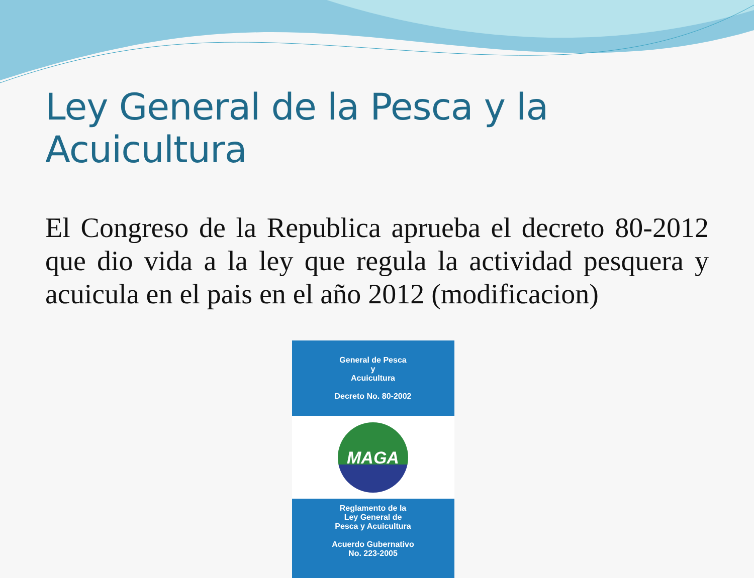Ley General de la Pesca y la Acuicultura
El Congreso de la Republica aprueba el decreto 80-2012 que dio vida a la ley que regula la actividad pesquera y acuicula en el pais en el año 2012 (modificacion)
General de Pesca
y
Acuicultura
Decreto No. 80-2002
MAGA
Reglamento de la
Ley General de
Pesca y Acuicultura
Acuerdo Gubernativo
No. 223-2005